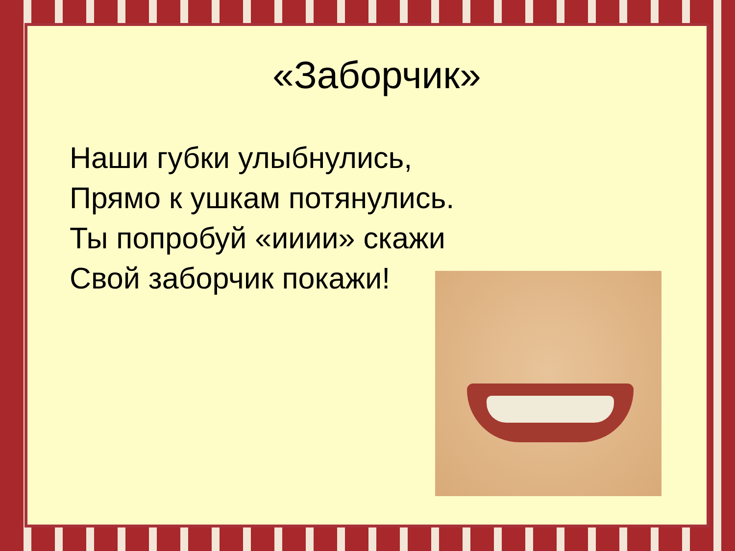«Заборчик»
Наши губки улыбнулись,
Прямо к ушкам потянулись.
Ты попробуй «ииии» скажи
Свой заборчик покажи!